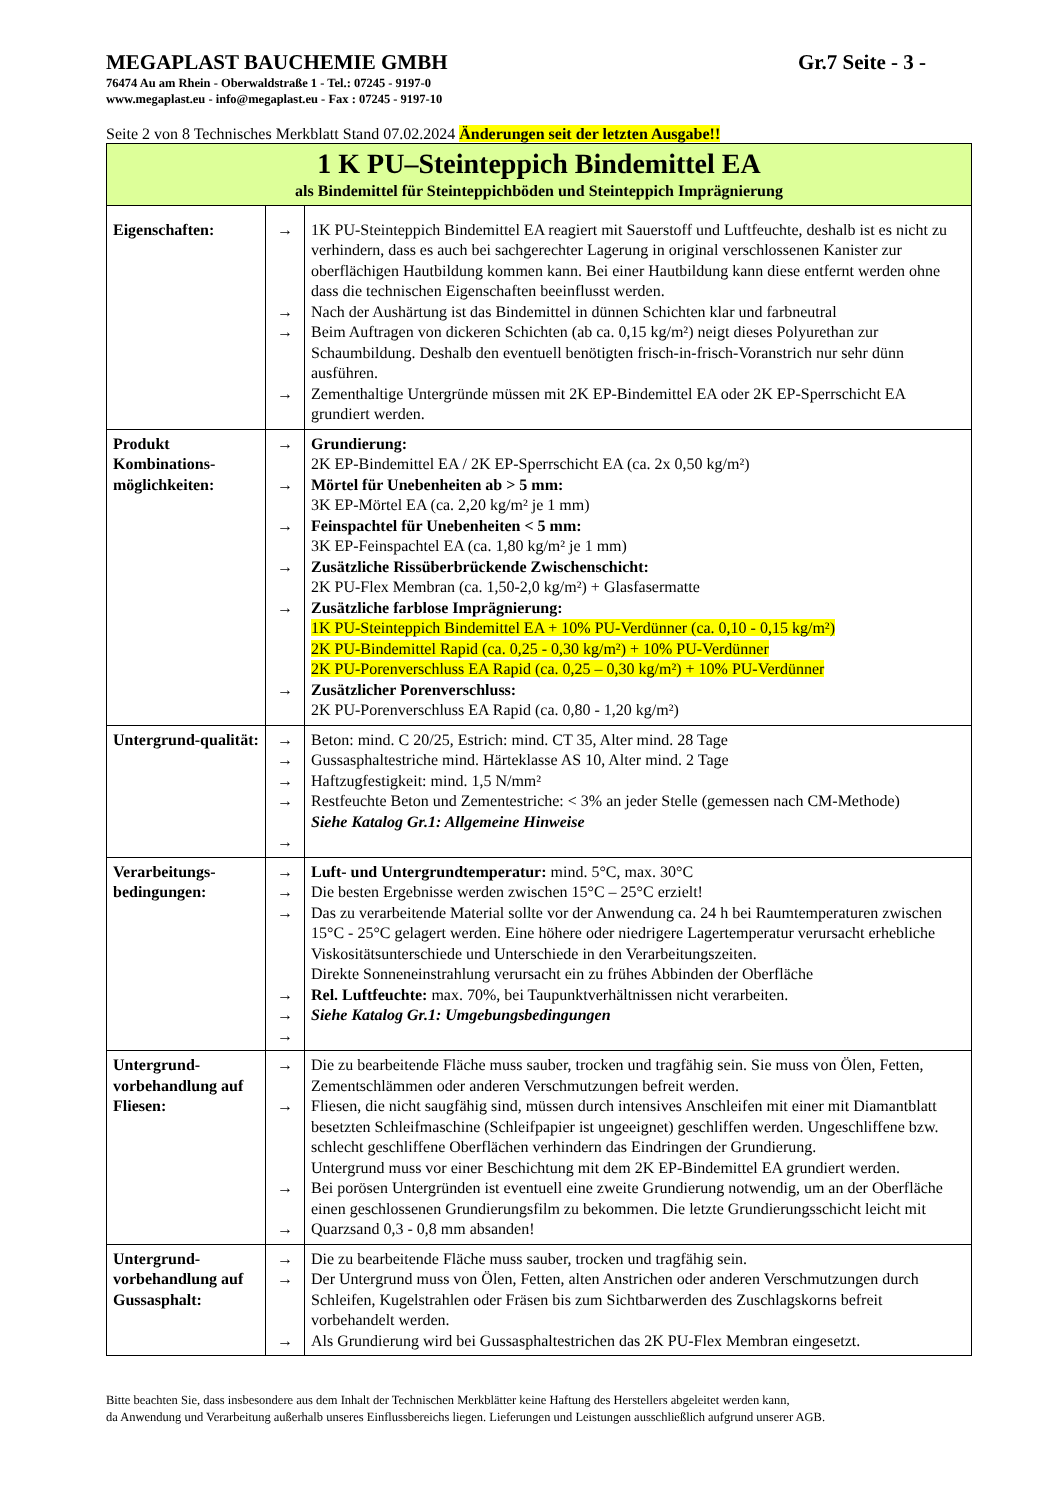MEGAPLAST BAUCHEMIE GMBH Gr.7 Seite - 3 -
76474 Au am Rhein - Oberwaldstraße 1 - Tel.: 07245 - 9197-0
www.megaplast.eu - info@megaplast.eu - Fax : 07245 - 9197-10
Seite 2 von 8 Technisches Merkblatt Stand 07.02.2024 Änderungen seit der letzten Ausgabe!!
| 1 K PU–Steinteppich Bindemittel EA als Bindemittel für Steinteppichböden und Steinteppich Imprägnierung | | |
| Eigenschaften: | → → → → | 1K PU-Steinteppich Bindemittel EA reagiert mit Sauerstoff und Luftfeuchte, deshalb ist es nicht zu verhindern, dass es auch bei sachgerechter Lagerung in original verschlossenen Kanister zur oberflächigen Hautbildung kommen kann. Bei einer Hautbildung kann diese entfernt werden ohne dass die technischen Eigenschaften beeinflusst werden. Nach der Aushärtung ist das Bindemittel in dünnen Schichten klar und farbneutral Beim Auftragen von dickeren Schichten (ab ca. 0,15 kg/m²) neigt dieses Polyurethan zur Schaumbildung. Deshalb den eventuell benötigten frisch-in-frisch-Voranstrich nur sehr dünn ausführen. Zementhaltige Untergründe müssen mit 2K EP-Bindemittel EA oder 2K EP-Sperrschicht EA grundiert werden. |
| Produkt Kombinations-möglichkeiten: | → → → → → → | Grundierung: 2K EP-Bindemittel EA / 2K EP-Sperrschicht EA (ca. 2x 0,50 kg/m²) Mörtel für Unebenheiten ab > 5 mm: 3K EP-Mörtel EA (ca. 2,20 kg/m² je 1 mm) Feinspachtel für Unebenheiten < 5 mm: 3K EP-Feinspachtel EA (ca. 1,80 kg/m² je 1 mm) Zusätzliche Rissüberbrückende Zwischenschicht: 2K PU-Flex Membran (ca. 1,50-2,0 kg/m²) + Glasfasermatte Zusätzliche farblose Imprägnierung: 1K PU-Steinteppich Bindemittel EA + 10% PU-Verdünner (ca. 0,10 - 0,15 kg/m²) 2K PU-Bindemittel Rapid (ca. 0,25 - 0,30 kg/m²) + 10% PU-Verdünner 2K PU-Porenverschluss EA Rapid (ca. 0,25 – 0,30 kg/m²) + 10% PU-Verdünner Zusätzlicher Porenverschluss: 2K PU-Porenverschluss EA Rapid (ca. 0,80 - 1,20 kg/m²) |
| Untergrund-qualität: | → → → → → | Beton: mind. C 20/25, Estrich: mind. CT 35, Alter mind. 28 Tage Gussasphaltestriche mind. Härteklasse AS 10, Alter mind. 2 Tage Haftzugfestigkeit: mind. 1,5 N/mm² Restfeuchte Beton und Zementestriche: < 3% an jeder Stelle (gemessen nach CM-Methode) Siehe Katalog Gr.1: Allgemeine Hinweise |
| Verarbeitungs-bedingungen: | → → → → → → | Luft- und Untergrundtemperatur: mind. 5°C, max. 30°C Die besten Ergebnisse werden zwischen 15°C – 25°C erzielt! Das zu verarbeitende Material sollte vor der Anwendung ca. 24 h bei Raumtemperaturen zwischen 15°C - 25°C gelagert werden. Eine höhere oder niedrigere Lagertemperatur verursacht erhebliche Viskositätsunterschiede und Unterschiede in den Verarbeitungszeiten. Direkte Sonneneinstrahlung verursacht ein zu frühes Abbinden der Oberfläche Rel. Luftfeuchte: max. 70%, bei Taupunktverhältnissen nicht verarbeiten. Siehe Katalog Gr.1: Umgebungsbedingungen |
| Untergrund-vorbehandlung auf Fliesen: | → → → → | Die zu bearbeitende Fläche muss sauber, trocken und tragfähig sein. Sie muss von Ölen, Fetten, Zementschlämmen oder anderen Verschmutzungen befreit werden. Fliesen, die nicht saugfähig sind, müssen durch intensives Anschleifen mit einer mit Diamantblatt besetzten Schleifmaschine (Schleifpapier ist ungeeignet) geschliffen werden. Ungeschliffene bzw. schlecht geschliffene Oberflächen verhindern das Eindringen der Grundierung. Untergrund muss vor einer Beschichtung mit dem 2K EP-Bindemittel EA grundiert werden. Bei porösen Untergründen ist eventuell eine zweite Grundierung notwendig, um an der Oberfläche einen geschlossenen Grundierungsfilm zu bekommen. Die letzte Grundierungsschicht leicht mit Quarzsand 0,3 - 0,8 mm absanden! |
| Untergrund-vorbehandlung auf Gussasphalt: | → → → | Die zu bearbeitende Fläche muss sauber, trocken und tragfähig sein. Der Untergrund muss von Ölen, Fetten, alten Anstrichen oder anderen Verschmutzungen durch Schleifen, Kugelstrahlen oder Fräsen bis zum Sichtbarwerden des Zuschlagskorns befreit vorbehandelt werden. Als Grundierung wird bei Gussasphaltestrichen das 2K PU-Flex Membran eingesetzt. |
Bitte beachten Sie, dass insbesondere aus dem Inhalt der Technischen Merkblätter keine Haftung des Herstellers abgeleitet werden kann,
da Anwendung und Verarbeitung außerhalb unseres Einflussbereichs liegen. Lieferungen und Leistungen ausschließlich aufgrund unserer AGB.